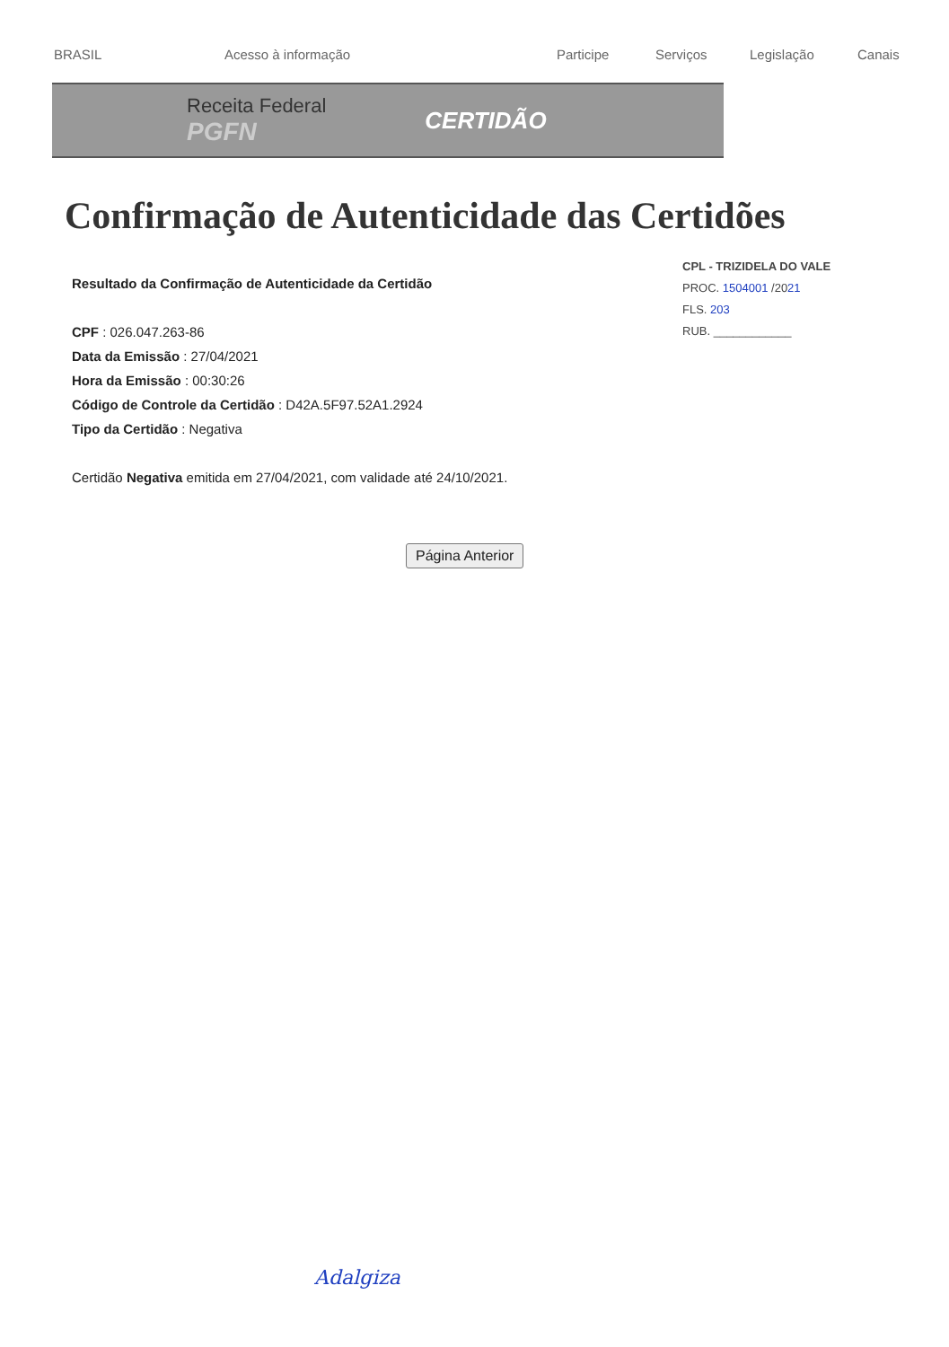BRASIL Acesso à informação Participe Serviços Legislação Canais
Receita Federal
PGFN CERTIDÃO
Confirmação de Autenticidade das Certidões
Resultado da Confirmação de Autenticidade da Certidão
CPF : 026.047.263-86
Data da Emissão : 27/04/2021
Hora da Emissão : 00:30:26
Código de Controle da Certidão : D42A.5F97.52A1.2924
Tipo da Certidão : Negativa
Certidão Negativa emitida em 27/04/2021, com validade até 24/10/2021.
Página Anterior
CPL - TRIZIDELA DO VALE
PROC. 1504001 /2021
FLS. 203
RUB. ____________
Adalgiza